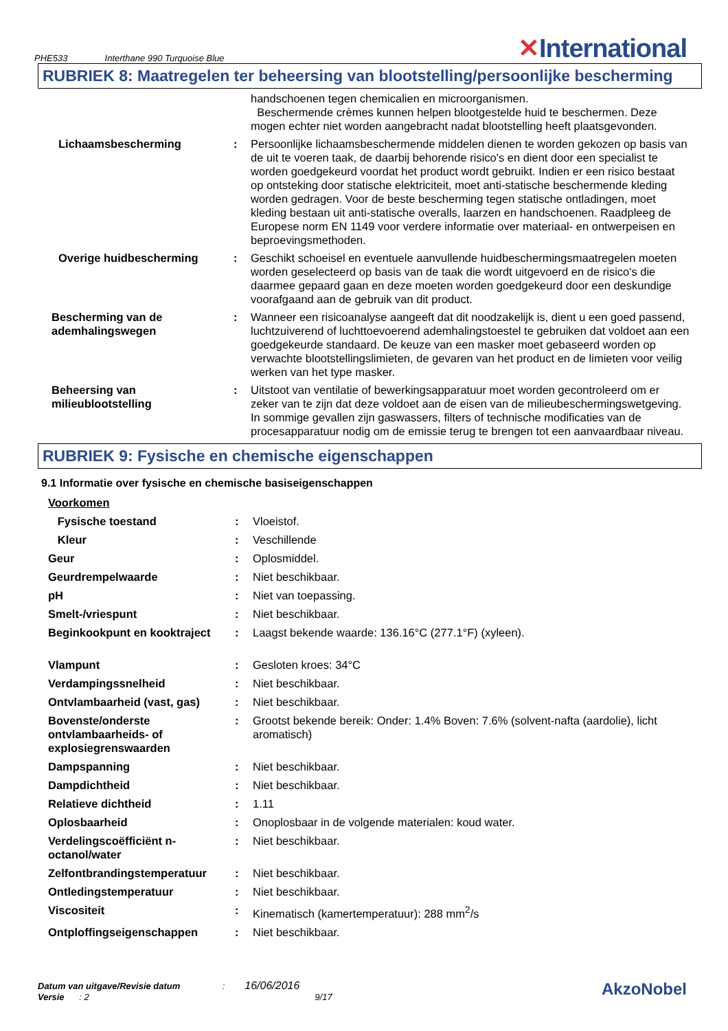PHE533 Interthane 990 Turquoise Blue
✕International
RUBRIEK 8: Maatregelen ter beheersing van blootstelling/persoonlijke bescherming
| | | handschoenen tegen chemicalien en microorganismen. Beschermende crèmes kunnen helpen blootgestelde huid te beschermen. Deze mogen echter niet worden aangebracht nadat blootstelling heeft plaatsgevonden. |
| Lichaamsbescherming | : | Persoonlijke lichaamsbeschermende middelen dienen te worden gekozen op basis van de uit te voeren taak, de daarbij behorende risico's en dient door een specialist te worden goedgekeurd voordat het product wordt gebruikt. Indien er een risico bestaat op ontsteking door statische elektriciteit, moet anti-statische beschermende kleding worden gedragen. Voor de beste bescherming tegen statische ontladingen, moet kleding bestaan uit anti-statische overalls, laarzen en handschoenen. Raadpleeg de Europese norm EN 1149 voor verdere informatie over materiaal- en ontwerpeisen en beproevingsmethoden. |
| Overige huidbescherming | : | Geschikt schoeisel en eventuele aanvullende huidbeschermingsmaatregelen moeten worden geselecteerd op basis van de taak die wordt uitgevoerd en de risico's die daarmee gepaard gaan en deze moeten worden goedgekeurd door een deskundige voorafgaand aan de gebruik van dit product. |
| Bescherming van de ademhalingswegen | : | Wanneer een risicoanalyse aangeeft dat dit noodzakelijk is, dient u een goed passend, luchtzuiverend of luchttoevoerend ademhalingstoestel te gebruiken dat voldoet aan een goedgekeurde standaard. De keuze van een masker moet gebaseerd worden op verwachte blootstellingslimieten, de gevaren van het product en de limieten voor veilig werken van het type masker. |
| Beheersing van milieublootstelling | : | Uitstoot van ventilatie of bewerkingsapparatuur moet worden gecontroleerd om er zeker van te zijn dat deze voldoet aan de eisen van de milieubeschermingswetgeving. In sommige gevallen zijn gaswassers, filters of technische modificaties van de procesapparatuur nodig om de emissie terug te brengen tot een aanvaardbaar niveau. |
RUBRIEK 9: Fysische en chemische eigenschappen
9.1 Informatie over fysische en chemische basiseigenschappen
| Voorkomen | | |
| Fysische toestand | : | Vloeistof. |
| Kleur | : | Veschillende |
| Geur | : | Oplosmiddel. |
| Geurdrempelwaarde | : | Niet beschikbaar. |
| pH | : | Niet van toepassing. |
| Smelt-/vriespunt | : | Niet beschikbaar. |
| Beginkookpunt en kooktraject | : | Laagst bekende waarde: 136.16°C (277.1°F) (xyleen). |
| Vlampunt | : | Gesloten kroes: 34°C |
| Verdampingssnelheid | : | Niet beschikbaar. |
| Ontvlambaarheid (vast, gas) | : | Niet beschikbaar. |
| Bovenste/onderste ontvlambaarheids- of explosiegrenswaarden | : | Grootst bekende bereik: Onder: 1.4% Boven: 7.6% (solvent-nafta (aardolie), licht aromatisch) |
| Dampspanning | : | Niet beschikbaar. |
| Dampdichtheid | : | Niet beschikbaar. |
| Relatieve dichtheid | : | 1.11 |
| Oplosbaarheid | : | Onoplosbaar in de volgende materialen: koud water. |
| Verdelingscoëfficiënt n-octanol/water | : | Niet beschikbaar. |
| Zelfontbrandingstemperatuur | : | Niet beschikbaar. |
| Ontledingstemperatuur | : | Niet beschikbaar. |
| Viscositeit | : | Kinematisch (kamertemperatuur): 288 mm<sup>2</sup>/s |
| Ontploffingseigenschappen | : | Niet beschikbaar. |
Datum van uitgave/Revisie datum : 16/06/2016
Versie : 2 9/17
AkzoNobel